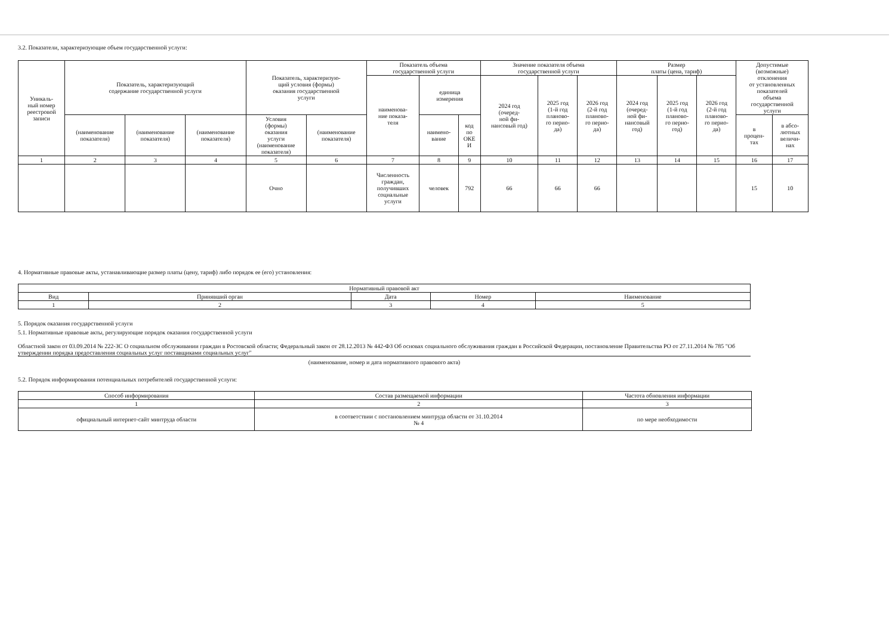3.2. Показатели, характеризующие объем государственной услуги:
| Уникаль- ный номер реестровой записи | Показатель, характеризующий содержание государственной услуги | | | Показатель, характеризую- щий условия (формы) оказания государственной услуги | | Показатель объема государственной услуги | | | Значение показателя объема государственной услуги | | | Размер платы (цена, тариф) | | | Допустимые (возможные) отклонения от установленных показателей объема государственной услуги | |
| | | | | | | наименова- ние показа- теля | единица измерения | | 2024 год (очеред- ной фи- нансовый год) | 2025 год (1-й год планово- го перио- да) | 2026 год (2-й год планово- го перио- да) | 2024 год (очеред- ной фи- нансовый год) | 2025 год (1-й год планово- го перио- год) | 2026 год (2-й год планово- го перио- да) | | |
| | (наименование показателя) | (наименование показателя) | (наименование показателя) | Условия (формы) оказания услуги (наименование показателя) | (наименование показателя) | | наимено- вание | код по ОКЕ И | | | | | | | в процен- тах | в абсо- лютных величи- нах |
| 1 | 2 | 3 | 4 | 5 | 6 | 7 | 8 | 9 | 10 | 11 | 12 | 13 | 14 | 15 | 16 | 17 |
| | | | | Очно | | Численность граждан, получивших социальные услуги | человек | 792 | 66 | 66 | 66 | | | | 15 | 10 |
4. Нормативные правовые акты, устанавливающие размер платы (цену, тариф) либо порядок ее (его) установления:
| Нормативный правовой акт | | | | |
| Вид | Принявший орган | Дата | Номер | Наименование |
| 1 | 2 | 3 | 4 | 5 |
5. Порядок оказания государственной услуги
5.1. Нормативные правовые акты, регулирующие порядок оказания государственной услуги
Областной закон от 03.09.2014 № 222-ЗС О социальном обслуживании граждан в Ростовской области; Федеральный закон от 28.12.2013 № 442-ФЗ Об основах социального обслуживания граждан в Российской Федерации, постановление Правительства РО от 27.11.2014 № 785 "Об утверждении порядка предоставления социальных услуг поставщиками социальных услуг"
(наименование, номер и дата нормативного правового акта)
5.2. Порядок информирования потенциальных потребителей государственной услуги:
| Способ информирования | Состав размещаемой информации | Частота обновления информации |
| 1 | 2 | 3 |
| официальный интернет-сайт минтруда области | в соответствии с постановлением минтруда области от 31.10.2014 № 4 | по мере необходимости |